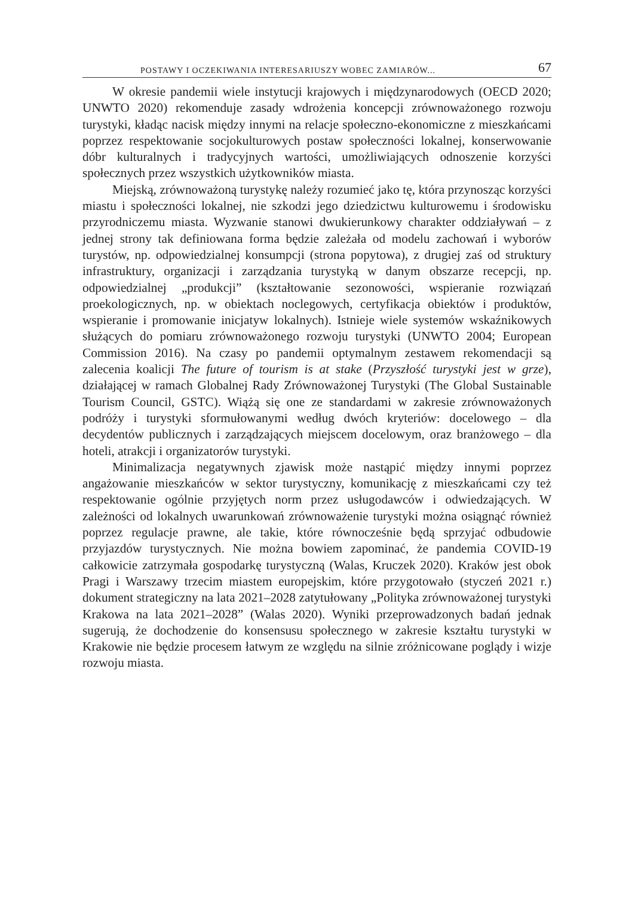POSTAWY I OCZEKIWANIA INTERESARIUSZY WOBEC ZAMIARÓW... 67
W okresie pandemii wiele instytucji krajowych i międzynarodowych (OECD 2020; UNWTO 2020) rekomenduje zasady wdrożenia koncepcji zrównoważonego rozwoju turystyki, kładąc nacisk między innymi na relacje społeczno-ekonomiczne z mieszkańcami poprzez respektowanie socjokulturowych postaw społeczności lokalnej, konserwowanie dóbr kulturalnych i tradycyjnych wartości, umożliwiających odnoszenie korzyści społecznych przez wszystkich użytkowników miasta.
Miejską, zrównoważoną turystykę należy rozumieć jako tę, która przynosząc korzyści miastu i społeczności lokalnej, nie szkodzi jego dziedzictwu kulturowemu i środowisku przyrodniczemu miasta. Wyzwanie stanowi dwukierunkowy charakter oddziaływań – z jednej strony tak definiowana forma będzie zależała od modelu zachowań i wyborów turystów, np. odpowiedzialnej konsumpcji (strona popytowa), z drugiej zaś od struktury infrastruktury, organizacji i zarządzania turystyką w danym obszarze recepcji, np. odpowiedzialnej „produkcji” (kształtowanie sezonowości, wspieranie rozwiązań proekologicznych, np. w obiektach noclegowych, certyfikacja obiektów i produktów, wspieranie i promowanie inicjatyw lokalnych). Istnieje wiele systemów wskaźnikowych służących do pomiaru zrównoważonego rozwoju turystyki (UNWTO 2004; European Commission 2016). Na czasy po pandemii optymalnym zestawem rekomendacji są zalecenia koalicji The future of tourism is at stake (Przyszłość turystyki jest w grze), działającej w ramach Globalnej Rady Zrównoważonej Turystyki (The Global Sustainable Tourism Council, GSTC). Wiążą się one ze standardami w zakresie zrównoważonych podróży i turystyki sformułowanymi według dwóch kryteriów: docelowego – dla decydentów publicznych i zarządzających miejscem docelowym, oraz branżowego – dla hoteli, atrakcji i organizatorów turystyki.
Minimalizacja negatywnych zjawisk może nastąpić między innymi poprzez angażowanie mieszkańców w sektor turystyczny, komunikację z mieszkańcami czy też respektowanie ogólnie przyjętych norm przez usługodawców i odwiedzających. W zależności od lokalnych uwarunkowań zrównoważenie turystyki można osiągnąć również poprzez regulacje prawne, ale takie, które równocześnie będą sprzyjać odbudowie przyjazdów turystycznych. Nie można bowiem zapominać, że pandemia COVID-19 całkowicie zatrzymała gospodarkę turystyczną (Walas, Kruczek 2020). Kraków jest obok Pragi i Warszawy trzecim miastem europejskim, które przygotowało (styczeń 2021 r.) dokument strategiczny na lata 2021–2028 zatytułowany „Polityka zrównoważonej turystyki Krakowa na lata 2021–2028” (Walas 2020). Wyniki przeprowadzonych badań jednak sugerują, że dochodzenie do konsensusu społecznego w zakresie kształtu turystyki w Krakowie nie będzie procesem łatwym ze względu na silnie zróżnicowane poglądy i wizje rozwoju miasta.